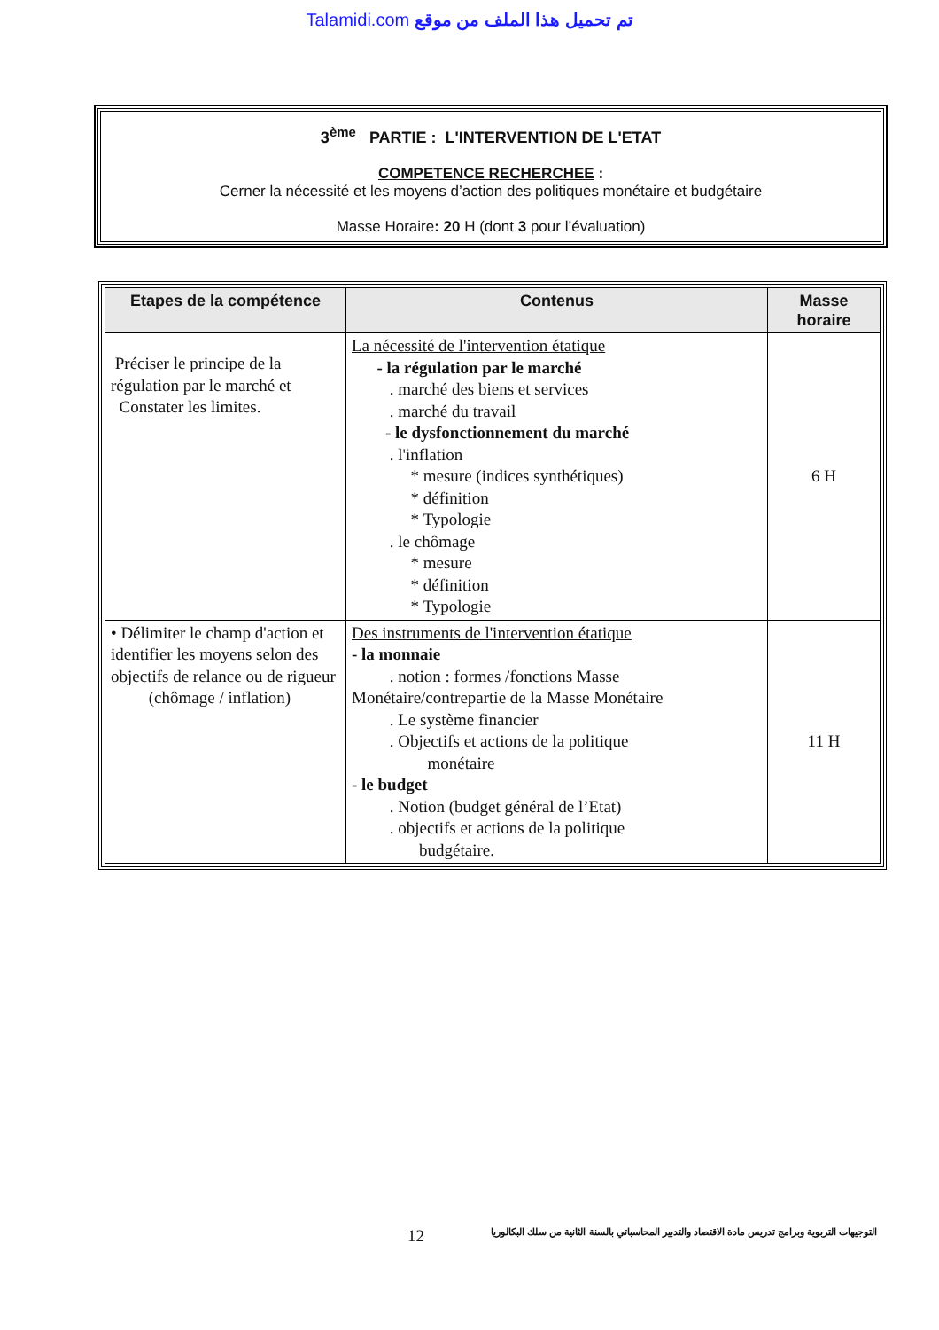Talamidi.com تم تحميل هذا الملف من موقع
3<sup>ème</sup> PARTIE : L'INTERVENTION DE L'ETAT
COMPETENCE RECHERCHEE :
Cerner la nécessité et les moyens d’action des politiques monétaire et budgétaire
Masse Horaire: 20 H (dont 3 pour l’évaluation)
| Etapes de la compétence | Contenus | Masse horaire |
| --- | --- | --- |
| Préciser le principe de la régulation par le marché et Constater les limites. | La nécessité de l'intervention étatique - la régulation par le marché . marché des biens et services . marché du travail - le dysfonctionnement du marché . l'inflation * mesure (indices synthétiques) * définition * Typologie . le chômage * mesure * définition * Typologie | 6 H |
| • Délimiter le champ d'action et identifier les moyens selon des objectifs de relance ou de rigueur (chômage / inflation) | Des instruments de l'intervention étatique - la monnaie . notion : formes /fonctions Masse Monétaire/contrepartie de la Masse Monétaire . Le système financier . Objectifs et actions de la politique monétaire - le budget . Notion (budget général de l’Etat) . objectifs et actions de la politique budgétaire. | 11 H |
12 التوجيهات التربوية وبرامج تدريس مادة الاقتصاد والتدبير المحاسباتي بالسنة الثانية من سلك البكالوريا